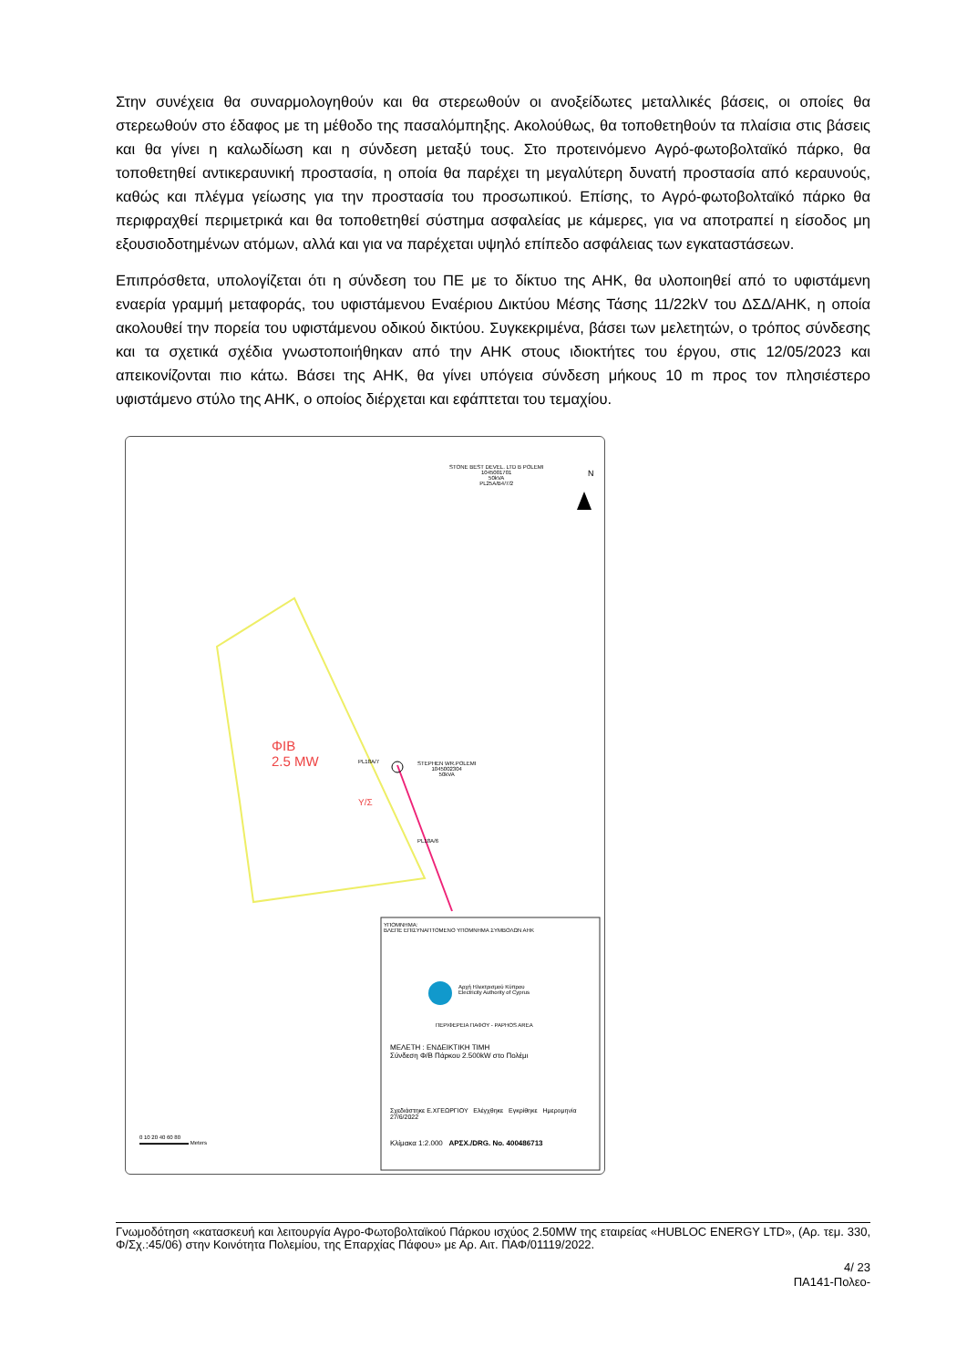Στην συνέχεια θα συναρμολογηθούν και θα στερεωθούν οι ανοξείδωτες μεταλλικές βάσεις, οι οποίες θα στερεωθούν στο έδαφος με τη μέθοδο της πασαλόμπηξης. Ακολούθως, θα τοποθετηθούν τα πλαίσια στις βάσεις και θα γίνει η καλωδίωση και η σύνδεση μεταξύ τους. Στο προτεινόμενο Αγρό-φωτοβολταϊκό πάρκο, θα τοποθετηθεί αντικεραυνική προστασία, η οποία θα παρέχει τη μεγαλύτερη δυνατή προστασία από κεραυνούς, καθώς και πλέγμα γείωσης για την προστασία του προσωπικού. Επίσης, το Αγρό-φωτοβολταϊκό πάρκο θα περιφραχθεί περιμετρικά και θα τοποθετηθεί σύστημα ασφαλείας με κάμερες, για να αποτραπεί η είσοδος μη εξουσιοδοτημένων ατόμων, αλλά και για να παρέχεται υψηλό επίπεδο ασφάλειας των εγκαταστάσεων.
Επιπρόσθετα, υπολογίζεται ότι η σύνδεση του ΠΕ με το δίκτυο της ΑΗΚ, θα υλοποιηθεί από το υφιστάμενη εναερία γραμμή μεταφοράς, του υφιστάμενου Εναέριου Δικτύου Μέσης Τάσης 11/22kV του ΔΣΔ/ΑΗΚ, η οποία ακολουθεί την πορεία του υφιστάμενου οδικού δικτύου. Συγκεκριμένα, βάσει των μελετητών, ο τρόπος σύνδεσης και τα σχετικά σχέδια γνωστοποιήθηκαν από την ΑΗΚ στους ιδιοκτήτες του έργου, στις 12/05/2023 και απεικονίζονται πιο κάτω. Βάσει της ΑΗΚ, θα γίνει υπόγεια σύνδεση μήκους 10 m προς τον πλησιέστερο υφιστάμενο στύλο της ΑΗΚ, ο οποίος διέρχεται και εφάπτεται του τεμαχίου.
STONE BEST DEVEL. LTD B POLEMI
1045001701
50kVA
PL25A/B4/7/2
N
ΦΙΒ
2.5 MW
PL18A/7
STEPHEN WR.POLEMI
1045002304
50kVA
Υ/Σ
PL18A/6
ΥΠΟΜΝΗΜΑ:
ΒΛΕΠΕ ΕΠΙΣΥΝΑΠΤΟΜΕΝΟ ΥΠΟΜΝΗΜΑ ΣΥΜΒΟΛΩΝ ΑΗΚ
Αρχή Ηλεκτρισμού Κύπρου
Electricity Authority of Cyprus
ΠΕΡΙΦΕΡΕΙΑ ΠΑΦΟΥ - PAPHOS AREA
ΜΕΛΕΤΗ : ΕΝΔΕΙΚΤΙΚΗ ΤΙΜΗ
Σύνδεση Φ/Β Πάρκου 2.500kW στο Πολέμι
Σχεδιάστηκε Ε.ΧΓΕΩΡΓΙΟΥ Ελέγχθηκε Εγκρίθηκε Ημερομηνία 27/6/2022
Κλίμακα 1:2.000 ΑΡΣΧ./DRG. No. 400486713
0 10 20 40 60 80
▬▬▬▬▬▬▬▬▬ Meters
Γνωμοδότηση «κατασκευή και λειτουργία Αγρο-Φωτοβολταϊκού Πάρκου ισχύος 2.50MW της εταιρείας «HUBLOC ENERGY LTD», (Αρ. τεμ. 330, Φ/Σχ.:45/06) στην Κοινότητα Πολεμίου, της Επαρχίας Πάφου» με Αρ. Αιτ. ΠΑΦ/01119/2022.
4/ 23
ΠΑ141-Πολεο-